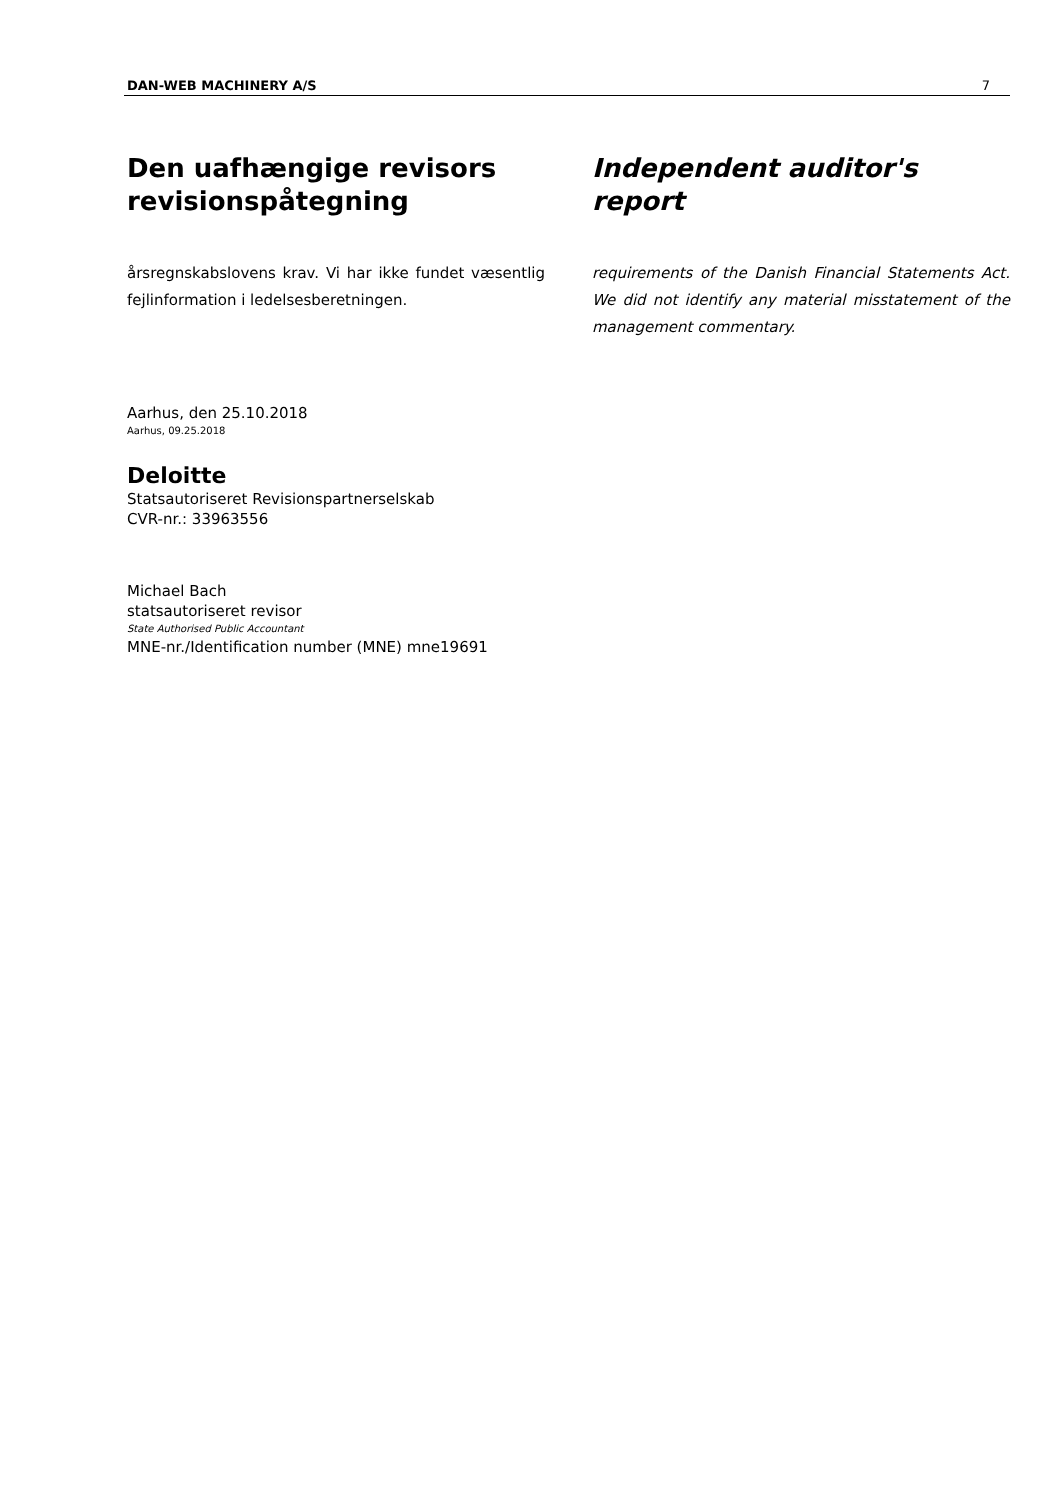DAN-WEB MACHINERY A/S 7
Den uafhængige revisors revisionspåtegning
årsregnskabslovens krav. Vi har ikke fundet væsentlig fejlinformation i ledelsesberetningen.
Independent auditor's report
requirements of the Danish Financial Statements Act. We did not identify any material misstatement of the management commentary.
Aarhus, den 25.10.2018
Aarhus, 09.25.2018
Deloitte
Statsautoriseret Revisionspartnerselskab
CVR-nr.: 33963556
Michael Bach
statsautoriseret revisor
State Authorised Public Accountant
MNE-nr./Identification number (MNE) mne19691